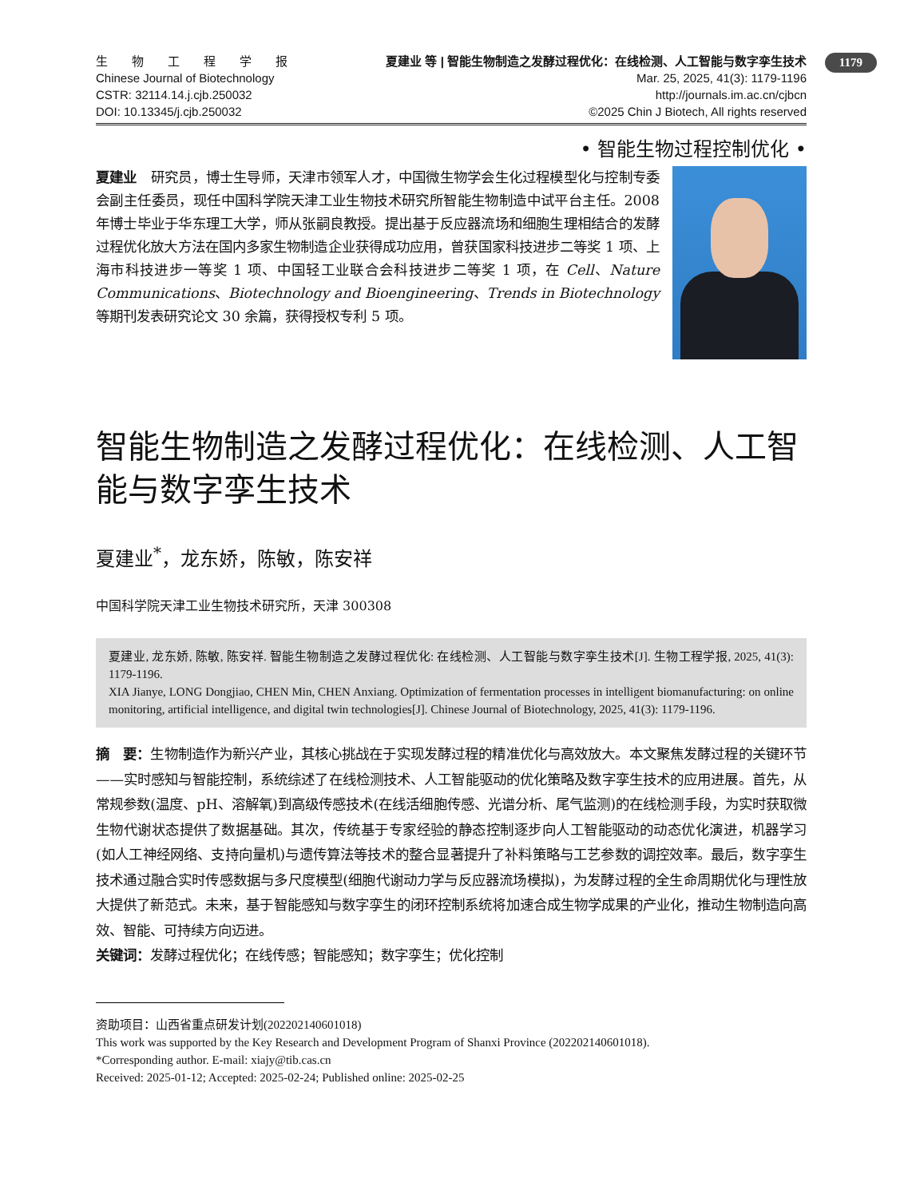1179
生　　物　　工　　程　　学　　报
Chinese Journal of Biotechnology
CSTR: 32114.14.j.cjb.250032
DOI: 10.13345/j.cjb.250032
夏建业 等 | 智能生物制造之发酵过程优化：在线检测、人工智能与数字孪生技术
Mar. 25, 2025, 41(3): 1179-1196
http://journals.im.ac.cn/cjbcn
©2025 Chin J Biotech, All rights reserved
• 智能生物过程控制优化 •
夏建业　研究员，博士生导师，天津市领军人才，中国微生物学会生化过程模型化与控制专委会副主任委员，现任中国科学院天津工业生物技术研究所智能生物制造中试平台主任。2008 年博士毕业于华东理工大学，师从张嗣良教授。提出基于反应器流场和细胞生理相结合的发酵过程优化放大方法在国内多家生物制造企业获得成功应用，曾获国家科技进步二等奖 1 项、上海市科技进步一等奖 1 项、中国轻工业联合会科技进步二等奖 1 项，在 Cell、Nature Communications、Biotechnology and Bioengineering、Trends in Biotechnology 等期刊发表研究论文 30 余篇，获得授权专利 5 项。
智能生物制造之发酵过程优化：在线检测、人工智能与数字孪生技术
夏建业<sup>*</sup>，龙东娇，陈敏，陈安祥
中国科学院天津工业生物技术研究所，天津 300308
夏建业, 龙东娇, 陈敏, 陈安祥. 智能生物制造之发酵过程优化: 在线检测、人工智能与数字孪生技术[J]. 生物工程学报, 2025, 41(3): 1179-1196.
XIA Jianye, LONG Dongjiao, CHEN Min, CHEN Anxiang. Optimization of fermentation processes in intelligent biomanufacturing: on online monitoring, artificial intelligence, and digital twin technologies[J]. Chinese Journal of Biotechnology, 2025, 41(3): 1179-1196.
摘　要：生物制造作为新兴产业，其核心挑战在于实现发酵过程的精准优化与高效放大。本文聚焦发酵过程的关键环节——实时感知与智能控制，系统综述了在线检测技术、人工智能驱动的优化策略及数字孪生技术的应用进展。首先，从常规参数(温度、pH、溶解氧)到高级传感技术(在线活细胞传感、光谱分析、尾气监测)的在线检测手段，为实时获取微生物代谢状态提供了数据基础。其次，传统基于专家经验的静态控制逐步向人工智能驱动的动态优化演进，机器学习(如人工神经网络、支持向量机)与遗传算法等技术的整合显著提升了补料策略与工艺参数的调控效率。最后，数字孪生技术通过融合实时传感数据与多尺度模型(细胞代谢动力学与反应器流场模拟)，为发酵过程的全生命周期优化与理性放大提供了新范式。未来，基于智能感知与数字孪生的闭环控制系统将加速合成生物学成果的产业化，推动生物制造向高效、智能、可持续方向迈进。
关键词：发酵过程优化；在线传感；智能感知；数字孪生；优化控制
资助项目：山西省重点研发计划(202202140601018)
This work was supported by the Key Research and Development Program of Shanxi Province (202202140601018).
*Corresponding author. E-mail: xiajy@tib.cas.cn
Received: 2025-01-12; Accepted: 2025-02-24; Published online: 2025-02-25